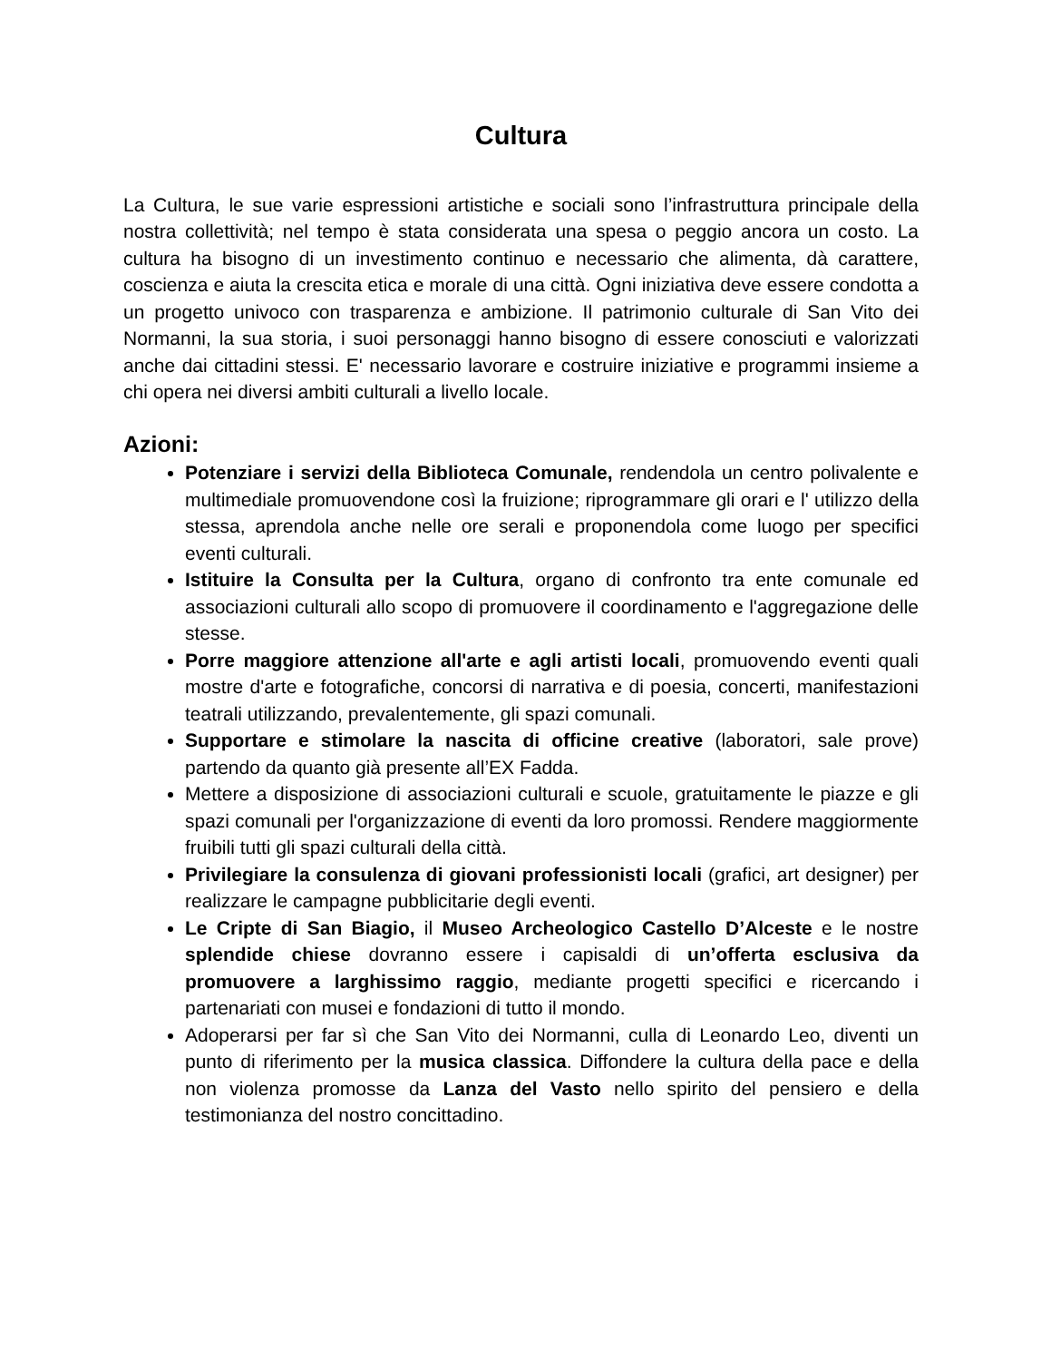Cultura
La Cultura, le sue varie espressioni artistiche e sociali sono l’infrastruttura principale della nostra collettività; nel tempo è stata considerata una spesa o peggio ancora un costo. La cultura ha bisogno di un investimento continuo e necessario che alimenta, dà carattere, coscienza e aiuta la crescita etica e morale di una città. Ogni iniziativa deve essere condotta a un progetto univoco con trasparenza e ambizione. Il patrimonio culturale di San Vito dei Normanni, la sua storia, i suoi personaggi hanno bisogno di essere conosciuti e valorizzati anche dai cittadini stessi. E' necessario lavorare e costruire iniziative e programmi insieme a chi opera nei diversi ambiti culturali a livello locale.
Azioni:
Potenziare i servizi della Biblioteca Comunale, rendendola un centro polivalente e multimediale promuovendone così la fruizione; riprogrammare gli orari e l' utilizzo della stessa, aprendola anche nelle ore serali e proponendola come luogo per specifici eventi culturali.
Istituire la Consulta per la Cultura, organo di confronto tra ente comunale ed associazioni culturali allo scopo di promuovere il coordinamento e l'aggregazione delle stesse.
Porre maggiore attenzione all'arte e agli artisti locali, promuovendo eventi quali mostre d'arte e fotografiche, concorsi di narrativa e di poesia, concerti, manifestazioni teatrali utilizzando, prevalentemente, gli spazi comunali.
Supportare e stimolare la nascita di officine creative (laboratori, sale prove) partendo da quanto già presente all’EX Fadda.
Mettere a disposizione di associazioni culturali e scuole, gratuitamente le piazze e gli spazi comunali per l'organizzazione di eventi da loro promossi. Rendere maggiormente fruibili tutti gli spazi culturali della città.
Privilegiare la consulenza di giovani professionisti locali (grafici, art designer) per realizzare le campagne pubblicitarie degli eventi.
Le Cripte di San Biagio, il Museo Archeologico Castello D’Alceste e le nostre splendide chiese dovranno essere i capisaldi di un’offerta esclusiva da promuovere a larghissimo raggio, mediante progetti specifici e ricercando i partenariati con musei e fondazioni di tutto il mondo.
Adoperarsi per far sì che San Vito dei Normanni, culla di Leonardo Leo, diventi un punto di riferimento per la musica classica. Diffondere la cultura della pace e della non violenza promosse da Lanza del Vasto nello spirito del pensiero e della testimonianza del nostro concittadino.